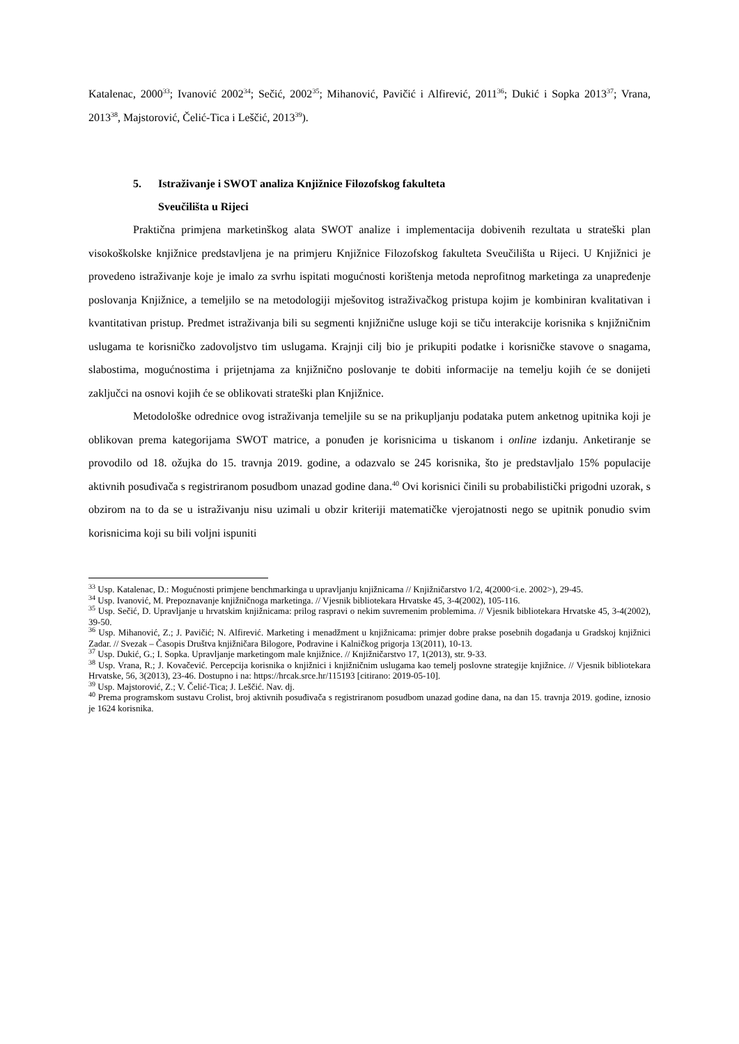Katalenac, 2000<sup>33</sup>; Ivanović 2002<sup>34</sup>; Sečić, 2002<sup>35</sup>; Mihanović, Pavičić i Alfirević, 2011<sup>36</sup>; Dukić i Sopka 2013<sup>37</sup>; Vrana, 2013<sup>38</sup>, Majstorović, Čelić-Tica i Leščić, 2013<sup>39</sup>).
5. Istraživanje i SWOT analiza Knjižnice Filozofskog fakulteta
Sveučilišta u Rijeci
Praktična primjena marketinškog alata SWOT analize i implementacija dobivenih rezultata u strateški plan visokoškolske knjižnice predstavljena je na primjeru Knjižnice Filozofskog fakulteta Sveučilišta u Rijeci. U Knjižnici je provedeno istraživanje koje je imalo za svrhu ispitati mogućnosti korištenja metoda neprofitnog marketinga za unapređenje poslovanja Knjižnice, a temeljilo se na metodologiji mješovitog istraživačkog pristupa kojim je kombiniran kvalitativan i kvantitativan pristup. Predmet istraživanja bili su segmenti knjižnične usluge koji se tiču interakcije korisnika s knjižničnim uslugama te korisničko zadovoljstvo tim uslugama. Krajnji cilj bio je prikupiti podatke i korisničke stavove o snagama, slabostima, mogućnostima i prijetnjama za knjižnično poslovanje te dobiti informacije na temelju kojih će se donijeti zaključci na osnovi kojih će se oblikovati strateški plan Knjižnice.
Metodološke odrednice ovog istraživanja temeljile su se na prikupljanju podataka putem anketnog upitnika koji je oblikovan prema kategorijama SWOT matrice, a ponuđen je korisnicima u tiskanom i online izdanju. Anketiranje se provodilo od 18. ožujka do 15. travnja 2019. godine, a odazvalo se 245 korisnika, što je predstavljalo 15% populacije aktivnih posuđivača s registriranom posudbom unazad godine dana.<sup>40</sup> Ovi korisnici činili su probabilistički prigodni uzorak, s obzirom na to da se u istraživanju nisu uzimali u obzir kriteriji matematičke vjerojatnosti nego se upitnik ponudio svim korisnicima koji su bili voljni ispuniti
<sup>33</sup> Usp. Katalenac, D.: Mogućnosti primjene benchmarkinga u upravljanju knjižnicama // Knjižničarstvo 1/2, 4(2000<i.e. 2002>), 29-45.
<sup>34</sup> Usp. Ivanović, M. Prepoznavanje knjižničnoga marketinga. // Vjesnik bibliotekara Hrvatske 45, 3-4(2002), 105-116.
<sup>35</sup> Usp. Sečić, D. Upravljanje u hrvatskim knjižnicama: prilog raspravi o nekim suvremenim problemima. // Vjesnik bibliotekara Hrvatske 45, 3-4(2002), 39-50.
<sup>36</sup> Usp. Mihanović, Z.; J. Pavičić; N. Alfirević. Marketing i menadžment u knjižnicama: primjer dobre prakse posebnih događanja u Gradskoj knjižnici Zadar. // Svezak – Časopis Društva knjižničara Bilogore, Podravine i Kalničkog prigorja 13(2011), 10-13.
<sup>37</sup> Usp. Dukić, G.; I. Sopka. Upravljanje marketingom male knjižnice. // Knjižničarstvo 17, 1(2013), str. 9-33.
<sup>38</sup> Usp. Vrana, R.; J. Kovačević. Percepcija korisnika o knjižnici i knjižničnim uslugama kao temelj poslovne strategije knjižnice. // Vjesnik bibliotekara Hrvatske, 56, 3(2013), 23-46. Dostupno i na: https://hrcak.srce.hr/115193 [citirano: 2019-05-10].
<sup>39</sup> Usp. Majstorović, Z.; V. Čelić-Tica; J. Leščić. Nav. dj.
<sup>40</sup> Prema programskom sustavu Crolist, broj aktivnih posuđivača s registriranom posudbom unazad godine dana, na dan 15. travnja 2019. godine, iznosio je 1624 korisnika.